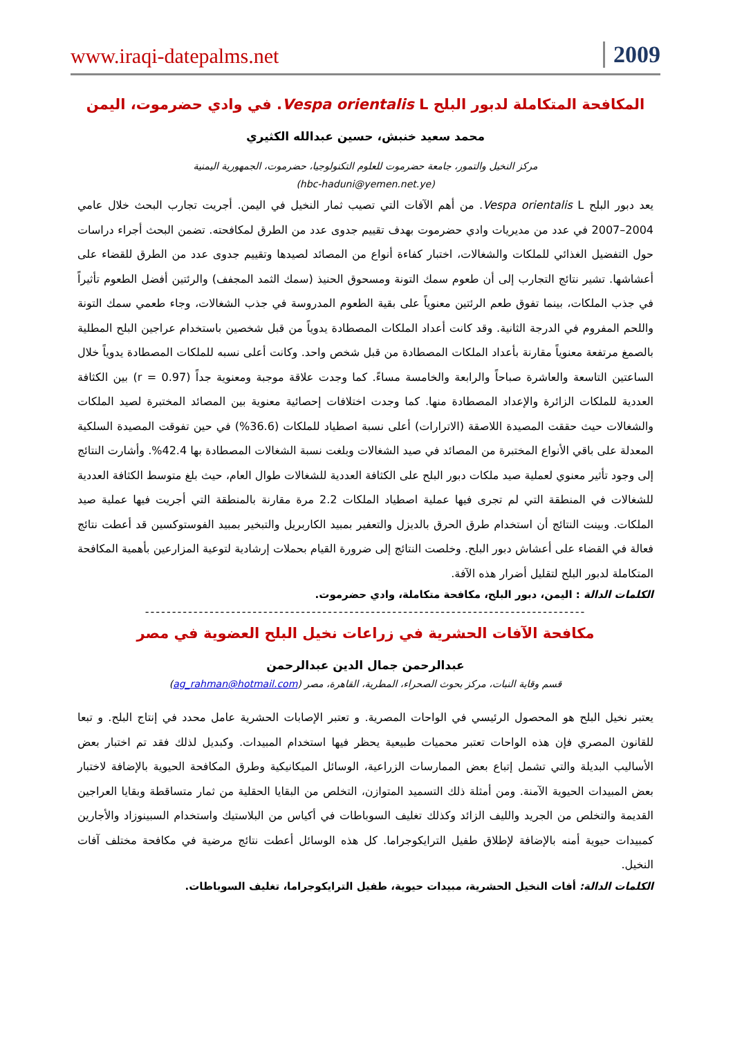www.iraqi-datepalms.net 2009
المكافحة المتكاملة لدبور البلح Vespa orientalis L. في وادي حضرموت، اليمن
محمد سعيد خنبش، حسين عبدالله الكثيري
مركز النخيل والتمور، جامعة حضرموت للعلوم التكنولوجيا، حضرموت، الجمهورية اليمنية
(hbc-haduni@yemen.net.ye)
يعد دبور البلح Vespa orientalis L. من أهم الآفات التي تصيب ثمار النخيل في اليمن. أجريت تجارب البحث خلال عامي 2004–2007 في عدد من مديريات وادي حضرموت بهدف تقييم جدوى عدد من الطرق لمكافحته. تضمن البحث أجراء دراسات حول التفضيل الغذائي للملكات والشغالات، اختبار كفاءة أنواع من المصائد لصيدها وتقييم جدوى عدد من الطرق للقضاء على أعشاشها. تشير نتائج التجارب إلى أن طعوم سمك التونة ومسحوق الحنيذ (سمك الثمد المجفف) والرئتين أفضل الطعوم تأثيراً في جذب الملكات، بينما تفوق طعم الرئتين معنوياً على بقية الطعوم المدروسة في جذب الشغالات، وجاء طعمي سمك التونة واللحم المفروم في الدرجة الثانية. وقد كانت أعداد الملكات المصطادة يدوياً من قبل شخصين باستخدام عراجين البلح المطلية بالصمغ مرتفعة معنوياً مقارنة بأعداد الملكات المصطادة من قبل شخص واحد. وكانت أعلى نسبه للملكات المصطادة يدوياً خلال الساعتين التاسعة والعاشرة صباحاً والرابعة والخامسة مساءً. كما وجدت علاقة موجبة ومعنوية جداً (r = 0.97) بين الكثافة العددية للملكات الزائرة والإعداد المصطادة منها. كما وجدت اختلافات إحصائية معنوية بين المصائد المختبرة لصيد الملكات والشغالات حيث حققت المصيدة اللاصقة (الاترارات) أعلى نسبة اصطياد للملكات (36.6%) في حين تفوقت المصيدة السلكية المعدلة على باقي الأنواع المختبرة من المصائد في صيد الشغالات وبلغت نسبة الشغالات المصطادة بها 42.4%. وأشارت النتائج إلى وجود تأثير معنوي لعملية صيد ملكات دبور البلح على الكثافة العددية للشغالات طوال العام، حيث بلغ متوسط الكثافة العددية للشغالات في المنطقة التي لم تجرى فيها عملية اصطياد الملكات 2.2 مرة مقارنة بالمنطقة التي أجريت فيها عملية صيد الملكات. وبينت النتائج أن استخدام طرق الحرق بالديزل والتعفير بمبيد الكاربريل والتبخير بمبيد الفوستوكسين قد أعطت نتائج فعالة في القضاء على أعشاش دبور البلح. وخلصت النتائج إلى ضرورة القيام بحملات إرشادية لتوعية المزارعين بأهمية المكافحة المتكاملة لدبور البلح لتقليل أضرار هذه الآفة.
الكلمات الدالة : اليمن، دبور البلح، مكافحة متكاملة، وادي حضرموت.
----------------------------------------------------------------------------------
مكافحة الآفات الحشرية في زراعات نخيل البلح العضوية في مصر
عبدالرحمن جمال الدين عبدالرحمن
قسم وقاية النبات، مركز بحوث الصحراء، المطرية، القاهرة، مصر (ag_rahman@hotmail.com)
يعتبر نخيل البلح هو المحصول الرئيسي في الواحات المصرية. و تعتبر الإصابات الحشرية عامل محدد في إنتاج البلح. و تبعا للقانون المصري فإن هذه الواحات تعتبر محميات طبيعية يحظر فيها استخدام المبيدات. وكبديل لذلك فقد تم اختبار بعض الأساليب البديلة والتي تشمل إتباع بعض الممارسات الزراعية، الوسائل الميكانيكية وطرق المكافحة الحيوية بالإضافة لاختبار بعض المبيدات الحيوية الآمنة. ومن أمثلة ذلك التسميد المتوازن، التخلص من البقايا الحقلية من ثمار متساقطة وبقايا العراجين القديمة والتخلص من الجريد والليف الزائد وكذلك تغليف السوباطات في أكياس من البلاستيك واستخدام السبينوزاد والأجارين كمبيدات حيوية أمنه بالإضافة لإطلاق طفيل الترايكوجراما. كل هذه الوسائل أعطت نتائج مرضية في مكافحة مختلف آفات النخيل.
الكلمات الدالة: أفات النخيل الحشرية، مبيدات حيوية، طفيل الترايكوجراما، تغليف السوباطات.